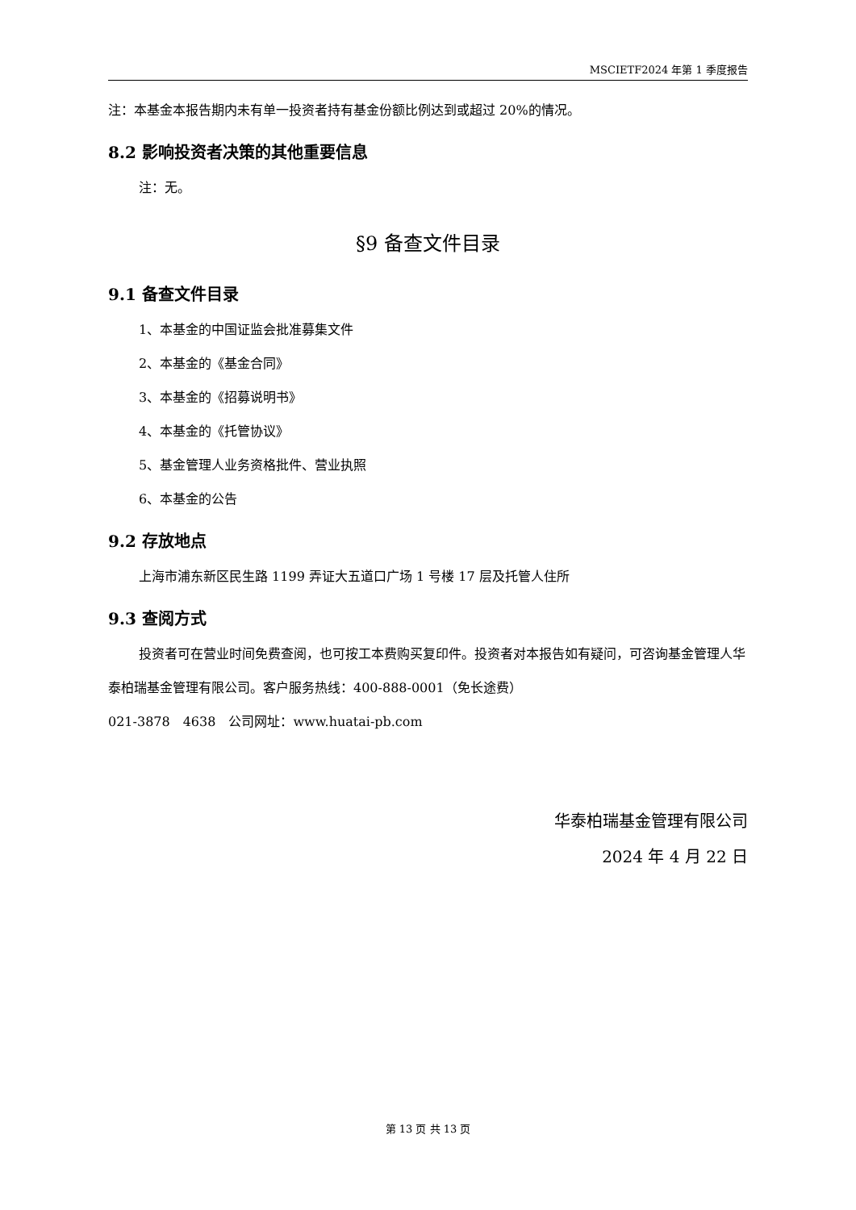MSCIETF2024 年第 1 季度报告
注：本基金本报告期内未有单一投资者持有基金份额比例达到或超过 20%的情况。
8.2 影响投资者决策的其他重要信息
注：无。
§9 备查文件目录
9.1 备查文件目录
1、本基金的中国证监会批准募集文件
2、本基金的《基金合同》
3、本基金的《招募说明书》
4、本基金的《托管协议》
5、基金管理人业务资格批件、营业执照
6、本基金的公告
9.2 存放地点
上海市浦东新区民生路 1199 弄证大五道口广场 1 号楼 17 层及托管人住所
9.3 查阅方式
投资者可在营业时间免费查阅，也可按工本费购买复印件。投资者对本报告如有疑问，可咨询基金管理人华泰柏瑞基金管理有限公司。客户服务热线：400-888-0001（免长途费）
021-3878　4638　公司网址：www.huatai-pb.com
华泰柏瑞基金管理有限公司
2024 年 4 月 22 日
第 13 页 共 13 页